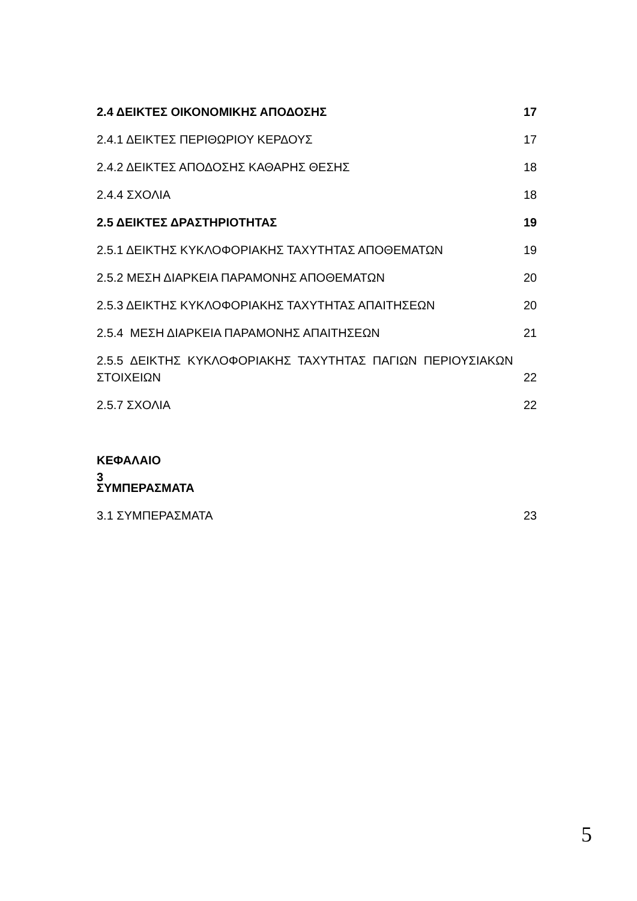2.4 ΔΕΙΚΤΕΣ ΟΙΚΟΝΟΜΙΚΗΣ ΑΠΟΔΟΣΗΣ 17
2.4.1 ΔΕΙΚΤΕΣ ΠΕΡΙΘΩΡΙΟΥ ΚΕΡΔΟΥΣ 17
2.4.2 ΔΕΙΚΤΕΣ ΑΠΟΔΟΣΗΣ ΚΑΘΑΡΗΣ ΘΕΣΗΣ 18
2.4.4 ΣΧΟΛΙΑ 18
2.5 ΔΕΙΚΤΕΣ ΔΡΑΣΤΗΡΙΟΤΗΤΑΣ 19
2.5.1 ΔΕΙΚΤΗΣ ΚΥΚΛΟΦΟΡΙΑΚΗΣ ΤΑΧΥΤΗΤΑΣ ΑΠΟΘΕΜΑΤΩΝ 19
2.5.2 ΜΕΣΗ ΔΙΑΡΚΕΙΑ ΠΑΡΑΜΟΝΗΣ ΑΠΟΘΕΜΑΤΩΝ 20
2.5.3 ΔΕΙΚΤΗΣ ΚΥΚΛΟΦΟΡΙΑΚΗΣ ΤΑΧΥΤΗΤΑΣ ΑΠΑΙΤΗΣΕΩΝ 20
2.5.4 ΜΕΣΗ ΔΙΑΡΚΕΙΑ ΠΑΡΑΜΟΝΗΣ ΑΠΑΙΤΗΣΕΩΝ 21
2.5.5 ΔΕΙΚΤΗΣ ΚΥΚΛΟΦΟΡΙΑΚΗΣ ΤΑΧΥΤΗΤΑΣ ΠΑΓΙΩΝ ΠΕΡΙΟΥΣΙΑΚΩΝ
ΣΤΟΙΧΕΙΩΝ 22
2.5.7 ΣΧΟΛΙΑ 22
ΚΕΦΑΛΑΙΟ 3
ΣΥΜΠΕΡΑΣΜΑΤΑ
3.1 ΣΥΜΠΕΡΑΣΜΑΤΑ 23
5